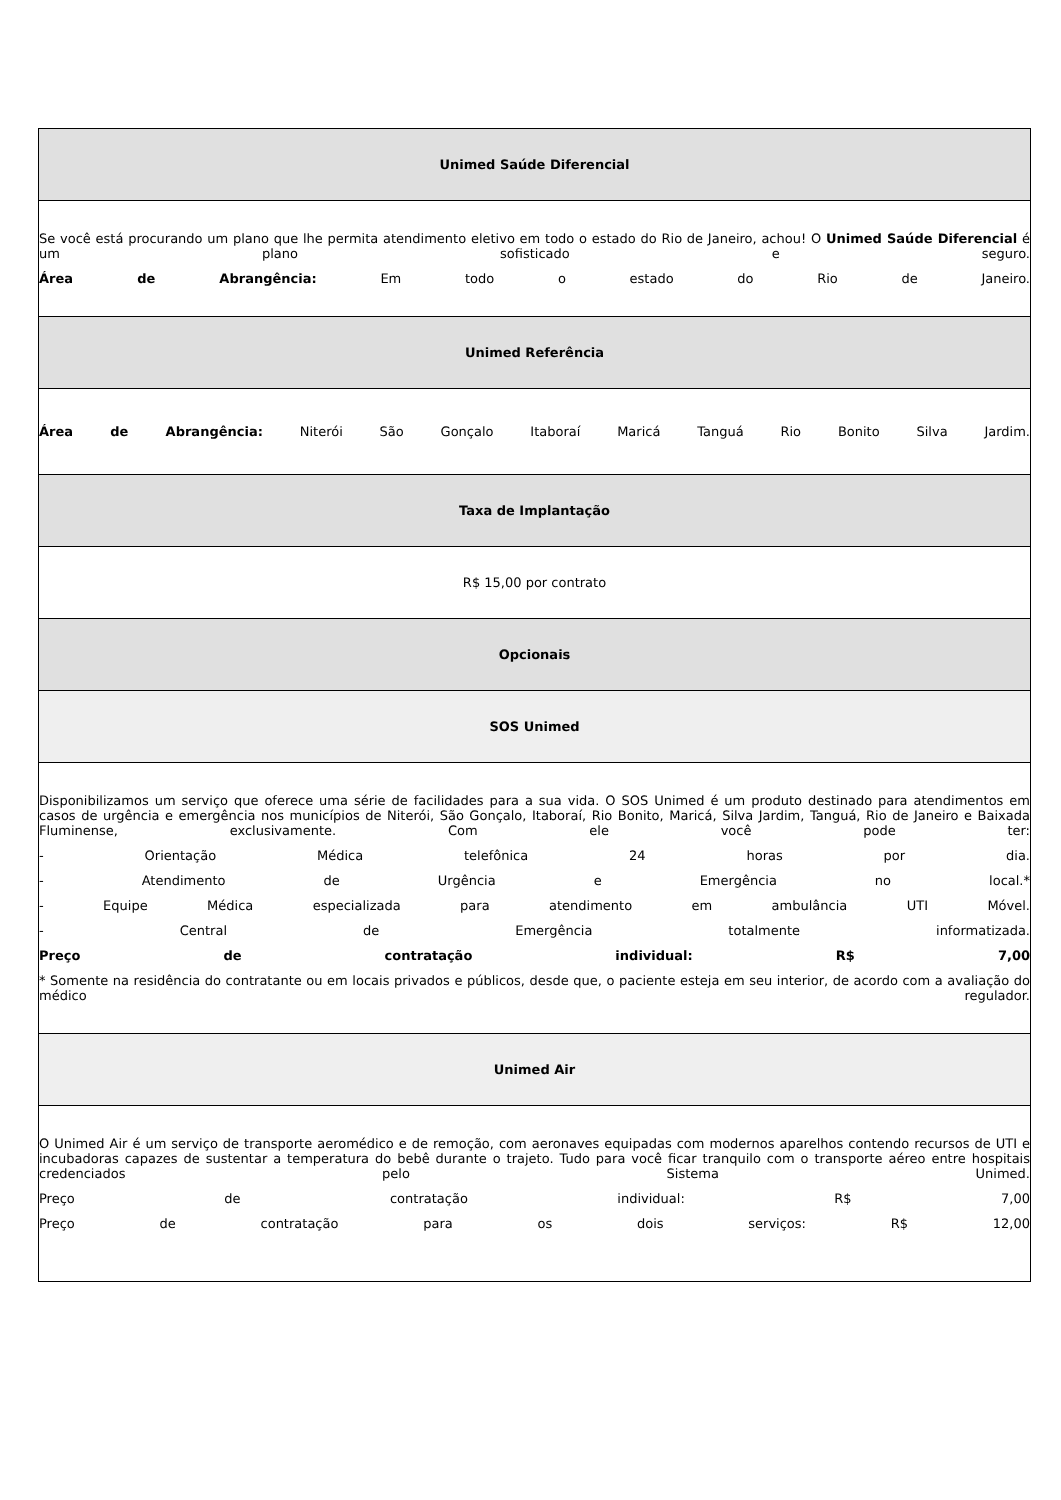| Unimed Saúde Diferencial |
| Se você está procurando um plano que lhe permita atendimento eletivo em todo o estado do Rio de Janeiro, achou! O Unimed Saúde Diferencial é um plano sofisticado e seguro. Área de Abrangência: Em todo o estado do Rio de Janeiro. |
| Unimed Referência |
| Área de Abrangência: Niterói São Gonçalo Itaboraí Maricá Tanguá Rio Bonito Silva Jardim. |
| Taxa de Implantação |
| R$ 15,00 por contrato |
| Opcionais |
| SOS Unimed |
| Disponibilizamos um serviço que oferece uma série de facilidades para a sua vida. O SOS Unimed é um produto destinado para atendimentos em casos de urgência e emergência nos municípios de Niterói, São Gonçalo, Itaboraí, Rio Bonito, Maricá, Silva Jardim, Tanguá, Rio de Janeiro e Baixada Fluminense, exclusivamente. Com ele você pode ter: - Orientação Médica telefônica 24 horas por dia. - Atendimento de Urgência e Emergência no local.* - Equipe Médica especializada para atendimento em ambulância UTI Móvel. - Central de Emergência totalmente informatizada. Preço de contratação individual: R$ 7,00 * Somente na residência do contratante ou em locais privados e públicos, desde que, o paciente esteja em seu interior, de acordo com a avaliação do médico regulador. |
| Unimed Air |
| O Unimed Air é um serviço de transporte aeromédico e de remoção, com aeronaves equipadas com modernos aparelhos contendo recursos de UTI e incubadoras capazes de sustentar a temperatura do bebê durante o trajeto. Tudo para você ficar tranquilo com o transporte aéreo entre hospitais credenciados pelo Sistema Unimed. Preço de contratação individual: R$ 7,00 Preço de contratação para os dois serviços: R$ 12,00 |